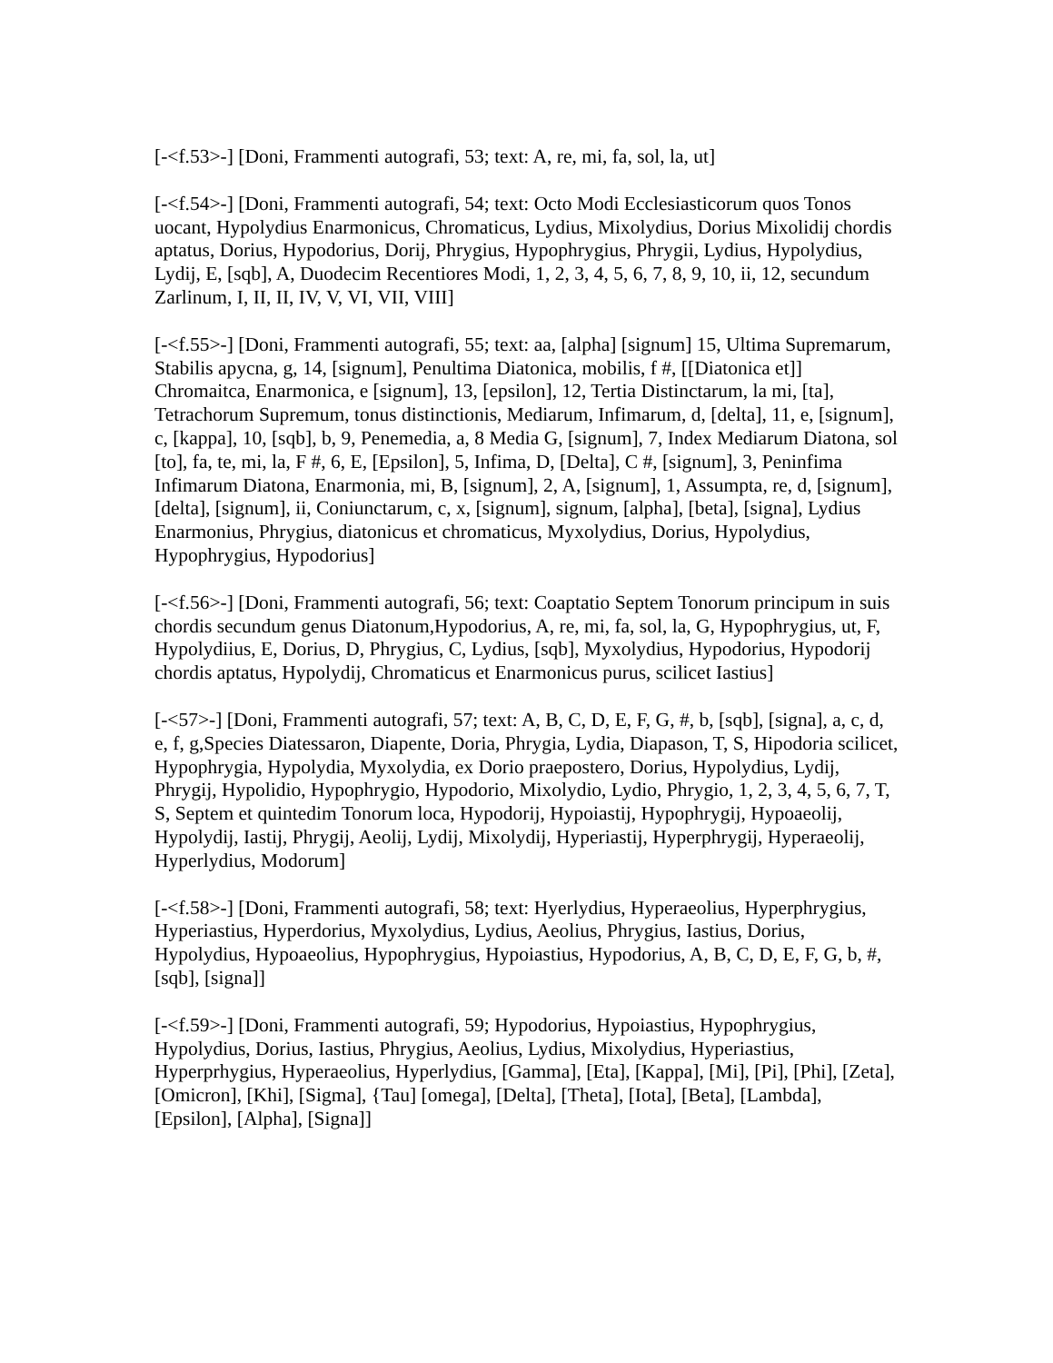[-<f.53>-] [Doni, Frammenti autografi, 53; text: A, re, mi, fa, sol, la, ut]
[-<f.54>-] [Doni, Frammenti autografi, 54; text: Octo Modi Ecclesiasticorum quos Tonos uocant, Hypolydius Enarmonicus, Chromaticus, Lydius, Mixolydius, Dorius Mixolidij chordis aptatus, Dorius, Hypodorius, Dorij, Phrygius, Hypophrygius, Phrygii, Lydius, Hypolydius, Lydij, E, [sqb], A, Duodecim Recentiores Modi, 1, 2, 3, 4, 5, 6, 7, 8, 9, 10, ii, 12, secundum Zarlinum, I, II, II, IV, V, VI, VII, VIII]
[-<f.55>-] [Doni, Frammenti autografi, 55; text: aa, [alpha] [signum] 15, Ultima Supremarum, Stabilis apycna, g, 14, [signum], Penultima Diatonica, mobilis, f #, [[Diatonica et]] Chromaitca, Enarmonica, e [signum], 13, [epsilon], 12, Tertia Distinctarum, la mi, [ta], Tetrachorum Supremum, tonus distinctionis, Mediarum, Infimarum, d, [delta], 11, e, [signum], c, [kappa], 10, [sqb], b, 9, Penemedia, a, 8 Media G, [signum], 7, Index Mediarum Diatona, sol [to], fa, te, mi, la, F #, 6, E, [Epsilon], 5, Infima, D, [Delta], C #, [signum], 3, Peninfima Infimarum Diatona, Enarmonia, mi, B, [signum], 2, A, [signum], 1, Assumpta, re, d, [signum], [delta], [signum], ii, Coniunctarum, c, x, [signum], signum, [alpha], [beta], [signa], Lydius Enarmonius, Phrygius, diatonicus et chromaticus, Myxolydius, Dorius, Hypolydius, Hypophrygius, Hypodorius]
[-<f.56>-] [Doni, Frammenti autografi, 56; text: Coaptatio Septem Tonorum principum in suis chordis secundum genus Diatonum,Hypodorius, A, re, mi, fa, sol, la, G, Hypophrygius, ut, F, Hypolydiius, E, Dorius, D, Phrygius, C, Lydius, [sqb], Myxolydius, Hypodorius, Hypodorij chordis aptatus, Hypolydij, Chromaticus et Enarmonicus purus, scilicet Iastius]
[-<57>-] [Doni, Frammenti autografi, 57; text: A, B, C, D, E, F, G, #, b, [sqb], [signa], a, c, d, e, f, g,Species Diatessaron, Diapente, Doria, Phrygia, Lydia, Diapason, T, S, Hipodoria scilicet, Hypophrygia, Hypolydia, Myxolydia, ex Dorio praepostero, Dorius, Hypolydius, Lydij, Phrygij, Hypolidio, Hypophrygio, Hypodorio, Mixolydio, Lydio, Phrygio, 1, 2, 3, 4, 5, 6, 7, T, S, Septem et quintedim Tonorum loca, Hypodorij, Hypoiastij, Hypophrygij, Hypoaeolij, Hypolydij, Iastij, Phrygij, Aeolij, Lydij, Mixolydij, Hyperiastij, Hyperphrygij, Hyperaeolij, Hyperlydius, Modorum]
[-<f.58>-] [Doni, Frammenti autografi, 58; text: Hyerlydius, Hyperaeolius, Hyperphrygius, Hyperiastius, Hyperdorius, Myxolydius, Lydius, Aeolius, Phrygius, Iastius, Dorius, Hypolydius, Hypoaeolius, Hypophrygius, Hypoiastius, Hypodorius, A, B, C, D, E, F, G, b, #, [sqb], [signa]]
[-<f.59>-] [Doni, Frammenti autografi, 59; Hypodorius, Hypoiastius, Hypophrygius, Hypolydius, Dorius, Iastius, Phrygius, Aeolius, Lydius, Mixolydius, Hyperiastius, Hyperprhygius, Hyperaeolius, Hyperlydius, [Gamma], [Eta], [Kappa], [Mi], [Pi], [Phi], [Zeta], [Omicron], [Khi], [Sigma], {Tau] [omega], [Delta], [Theta], [Iota], [Beta], [Lambda], [Epsilon], [Alpha], [Signa]]